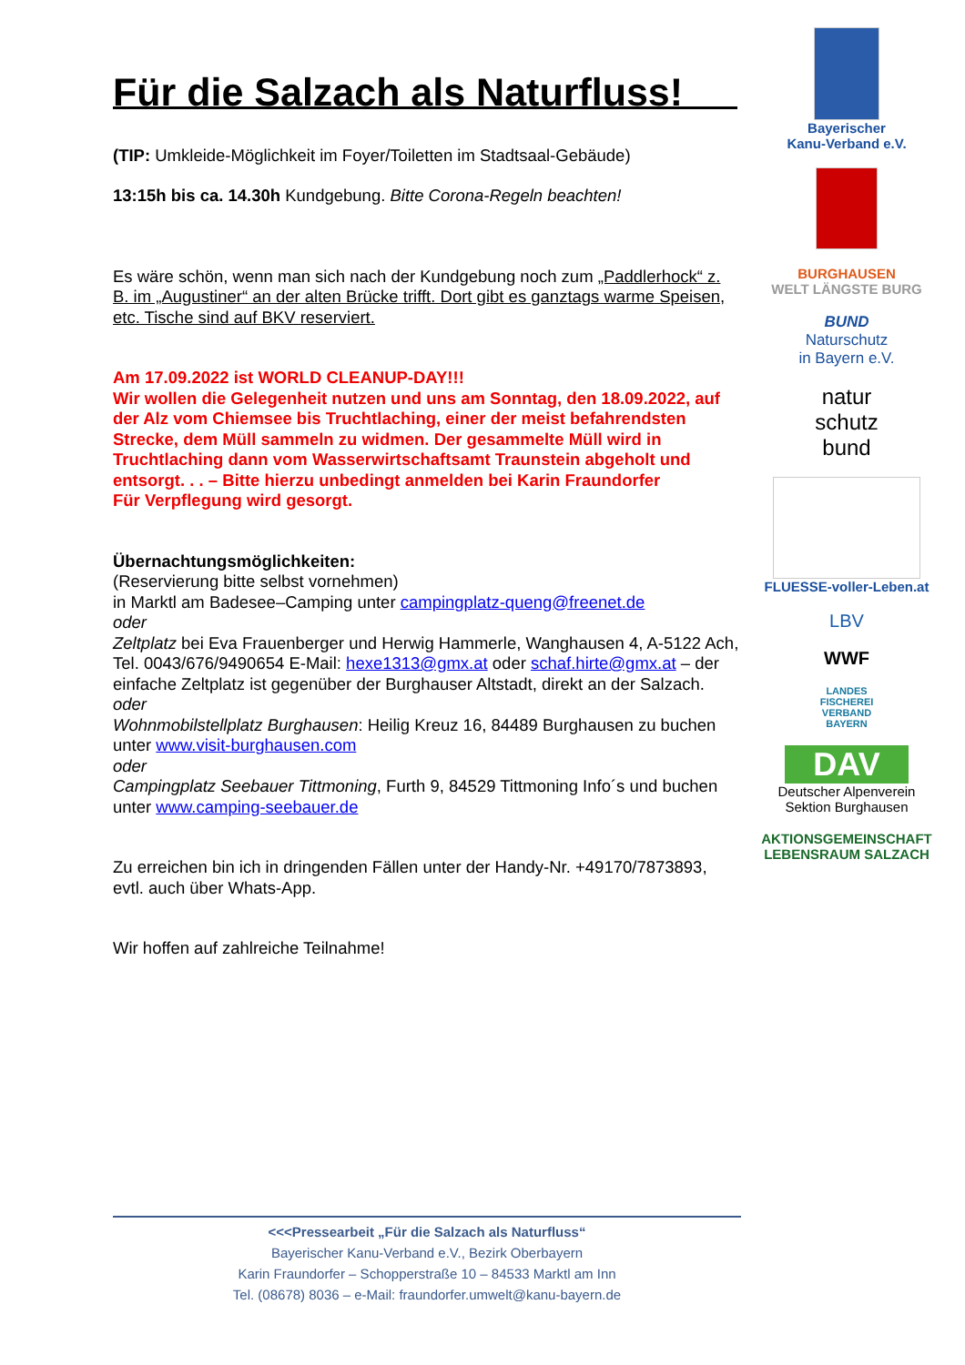Für die Salzach als Naturfluss!
(TIP: Umkleide-Möglichkeit im Foyer/Toiletten im Stadtsaal-Gebäude)
13:15h bis ca. 14.30h Kundgebung. Bitte Corona-Regeln beachten!
Es wäre schön, wenn man sich nach der Kundgebung noch zum „Paddlerhock“ z. B. im „Augustiner“ an der alten Brücke trifft. Dort gibt es ganztags warme Speisen, etc. Tische sind auf BKV reserviert.
Am 17.09.2022 ist WORLD CLEANUP-DAY!!!
Wir wollen die Gelegenheit nutzen und uns am Sonntag, den 18.09.2022, auf der Alz vom Chiemsee bis Truchtlaching, einer der meist befahrendsten Strecke, dem Müll sammeln zu widmen. Der gesammelte Müll wird in Truchtlaching dann vom Wasserwirtschaftsamt Traunstein abgeholt und entsorgt. . . – Bitte hierzu unbedingt anmelden bei Karin Fraundorfer
Für Verpflegung wird gesorgt.
Übernachtungsmöglichkeiten:
(Reservierung bitte selbst vornehmen)
in Marktl am Badesee–Camping unter campingplatz-queng@freenet.de
oder
Zeltplatz bei Eva Frauenberger und Herwig Hammerle, Wanghausen 4, A-5122 Ach, Tel. 0043/676/9490654 E-Mail: hexe1313@gmx.at oder schaf.hirte@gmx.at – der einfache Zeltplatz ist gegenüber der Burghauser Altstadt, direkt an der Salzach.
oder
Wohnmobilstellplatz Burghausen: Heilig Kreuz 16, 84489 Burghausen zu buchen unter www.visit-burghausen.com
oder
Campingplatz Seebauer Tittmoning, Furth 9, 84529 Tittmoning Info´s und buchen unter www.camping-seebauer.de
Zu erreichen bin ich in dringenden Fällen unter der Handy-Nr. +49170/7873893, evtl. auch über Whats-App.
Wir hoffen auf zahlreiche Teilnahme!
Bayerischer
Kanu-Verband e.V.
BURGHAUSEN
WELT LÄNGSTE BURG
BUND
Naturschutz
in Bayern e.V.
natur
schutz
bund
FLUESSE-voller-Leben.at
LBV
WWF
LANDES
FISCHEREI
VERBAND
BAYERN
DAV
Deutscher Alpenverein
Sektion Burghausen
AKTIONSGEMEINSCHAFT
LEBENSRAUM SALZACH
<<<Pressearbeit „Für die Salzach als Naturfluss“
Bayerischer Kanu-Verband e.V., Bezirk Oberbayern
Karin Fraundorfer – Schopperstraße 10 – 84533 Marktl am Inn
Tel. (08678) 8036 – e-Mail: fraundorfer.umwelt@kanu-bayern.de